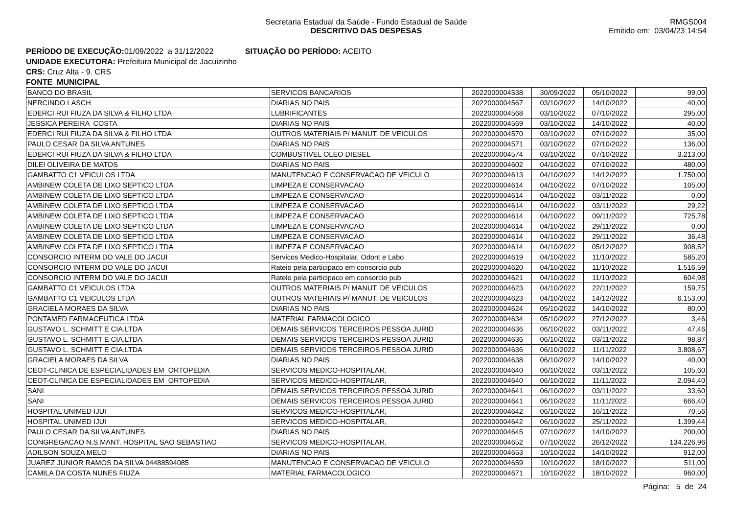Secretaria Estadual da Saúde - Fundo Estadual de Saúde
DESCRITIVO DAS DESPESAS
RMGS004
Emitido em: 03/04/23 14:54
PERÍODO DE EXECUÇÃO: 01/09/2022 a 31/12/2022 SITUAÇÃO DO PERÍODO: ACEITO
UNIDADE EXECUTORA: Prefeitura Municipal de Jacuizinho
CRS: Cruz Alta - 9. CRS
FONTE MUNICIPAL
| BANCO DO BRASIL | SERVICOS BANCARIOS | 2022000004538 | 30/09/2022 | 05/10/2022 | 99,00 |
| NERCINDO LASCH | DIARIAS NO PAIS | 2022000004567 | 03/10/2022 | 14/10/2022 | 40,00 |
| EDERCI RUI FIUZA DA SILVA & FILHO LTDA | LUBRIFICANTES | 2022000004568 | 03/10/2022 | 07/10/2022 | 295,00 |
| JESSICA PEREIRA COSTA | DIARIAS NO PAIS | 2022000004569 | 03/10/2022 | 14/10/2022 | 40,00 |
| EDERCI RUI FIUZA DA SILVA & FILHO LTDA | OUTROS MATERIAIS P/ MANUT. DE VEICULOS | 2022000004570 | 03/10/2022 | 07/10/2022 | 35,00 |
| PAULO CESAR DA SILVA ANTUNES | DIARIAS NO PAIS | 2022000004571 | 03/10/2022 | 07/10/2022 | 136,00 |
| EDERCI RUI FIUZA DA SILVA & FILHO LTDA | COMBUSTIVEL OLEO DIESEL | 2022000004574 | 03/10/2022 | 07/10/2022 | 3.213,00 |
| DILEI OLIVEIRA DE MATOS | DIARIAS NO PAIS | 2022000004602 | 04/10/2022 | 07/10/2022 | 480,00 |
| GAMBATTO C1 VEICULOS LTDA | MANUTENCAO E CONSERVACAO DE VEICULO | 2022000004613 | 04/10/2022 | 14/12/2022 | 1.750,00 |
| AMBINEW COLETA DE LIXO SEPTICO LTDA | LIMPEZA E CONSERVACAO | 2022000004614 | 04/10/2022 | 07/10/2022 | 105,00 |
| AMBINEW COLETA DE LIXO SEPTICO LTDA | LIMPEZA E CONSERVACAO | 2022000004614 | 04/10/2022 | 03/11/2022 | 0,00 |
| AMBINEW COLETA DE LIXO SEPTICO LTDA | LIMPEZA E CONSERVACAO | 2022000004614 | 04/10/2022 | 03/11/2022 | 29,22 |
| AMBINEW COLETA DE LIXO SEPTICO LTDA | LIMPEZA E CONSERVACAO | 2022000004614 | 04/10/2022 | 09/11/2022 | 725,78 |
| AMBINEW COLETA DE LIXO SEPTICO LTDA | LIMPEZA E CONSERVACAO | 2022000004614 | 04/10/2022 | 29/11/2022 | 0,00 |
| AMBINEW COLETA DE LIXO SEPTICO LTDA | LIMPEZA E CONSERVACAO | 2022000004614 | 04/10/2022 | 29/11/2022 | 36,48 |
| AMBINEW COLETA DE LIXO SEPTICO LTDA | LIMPEZA E CONSERVACAO | 2022000004614 | 04/10/2022 | 05/12/2022 | 908,52 |
| CONSORCIO INTERM DO VALE DO JACUI | Servicos Medico-Hospitalar, Odont e Labo | 2022000004619 | 04/10/2022 | 11/10/2022 | 585,20 |
| CONSORCIO INTERM DO VALE DO JACUI | Rateio pela participaco em consorcio pub | 2022000004620 | 04/10/2022 | 11/10/2022 | 1.516,59 |
| CONSORCIO INTERM DO VALE DO JACUI | Rateio pela participaco em consorcio pub | 2022000004621 | 04/10/2022 | 11/10/2022 | 604,98 |
| GAMBATTO C1 VEICULOS LTDA | OUTROS MATERIAIS P/ MANUT. DE VEICULOS | 2022000004623 | 04/10/2022 | 22/11/2022 | 159,75 |
| GAMBATTO C1 VEICULOS LTDA | OUTROS MATERIAIS P/ MANUT. DE VEICULOS | 2022000004623 | 04/10/2022 | 14/12/2022 | 6.153,00 |
| GRACIELA MORAES DA SILVA | DIARIAS NO PAIS | 2022000004624 | 05/10/2022 | 14/10/2022 | 80,00 |
| PONTAMED FARMACEUTICA LTDA | MATERIAL FARMACOLOGICO | 2022000004634 | 05/10/2022 | 27/12/2022 | 3,46 |
| GUSTAVO L. SCHMITT E CIA.LTDA | DEMAIS SERVICOS TERCEIROS PESSOA JURID | 2022000004636 | 06/10/2022 | 03/11/2022 | 47,46 |
| GUSTAVO L. SCHMITT E CIA.LTDA | DEMAIS SERVICOS TERCEIROS PESSOA JURID | 2022000004636 | 06/10/2022 | 03/11/2022 | 98,87 |
| GUSTAVO L. SCHMITT E CIA.LTDA | DEMAIS SERVICOS TERCEIROS PESSOA JURID | 2022000004636 | 06/10/2022 | 11/11/2022 | 3.808,67 |
| GRACIELA MORAES DA SILVA | DIARIAS NO PAIS | 2022000004638 | 06/10/2022 | 14/10/2022 | 40,00 |
| CEOT-CLINICA DE ESPECIALIDADES EM ORTOPEDIA | SERVICOS MEDICO-HOSPITALAR, | 2022000004640 | 06/10/2022 | 03/11/2022 | 105,60 |
| CEOT-CLINICA DE ESPECIALIDADES EM ORTOPEDIA | SERVICOS MEDICO-HOSPITALAR, | 2022000004640 | 06/10/2022 | 11/11/2022 | 2.094,40 |
| SANI | DEMAIS SERVICOS TERCEIROS PESSOA JURID | 2022000004641 | 06/10/2022 | 03/11/2022 | 33,60 |
| SANI | DEMAIS SERVICOS TERCEIROS PESSOA JURID | 2022000004641 | 06/10/2022 | 11/11/2022 | 666,40 |
| HOSPITAL UNIMED IJUI | SERVICOS MEDICO-HOSPITALAR, | 2022000004642 | 06/10/2022 | 16/11/2022 | 70,56 |
| HOSPITAL UNIMED IJUI | SERVICOS MEDICO-HOSPITALAR, | 2022000004642 | 06/10/2022 | 25/11/2022 | 1.399,44 |
| PAULO CESAR DA SILVA ANTUNES | DIARIAS NO PAIS | 2022000004645 | 07/10/2022 | 14/10/2022 | 200,00 |
| CONGREGACAO N.S.MANT. HOSPITAL SAO SEBASTIAO | SERVICOS MEDICO-HOSPITALAR, | 2022000004652 | 07/10/2022 | 26/12/2022 | 134.226,96 |
| ADILSON SOUZA MELO | DIARIAS NO PAIS | 2022000004653 | 10/10/2022 | 14/10/2022 | 912,00 |
| JUAREZ JUNIOR RAMOS DA SILVA 04488594085 | MANUTENCAO E CONSERVACAO DE VEICULO | 2022000004659 | 10/10/2022 | 18/10/2022 | 511,00 |
| CAMILA DA COSTA NUNES FIUZA | MATERIAL FARMACOLOGICO | 2022000004671 | 10/10/2022 | 18/10/2022 | 960,00 |
Página: 5 de 24